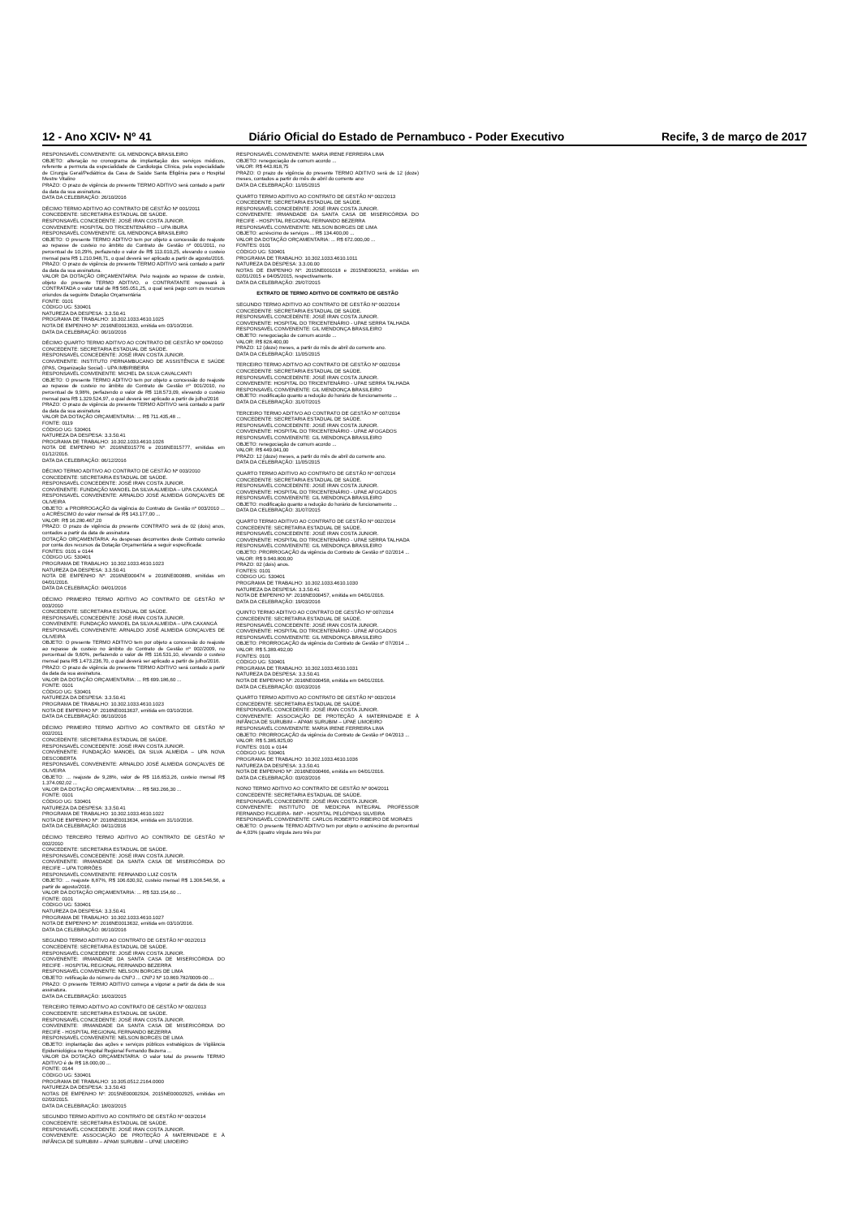12 - Ano XCIV• Nº 41 Diário Oficial do Estado de Pernambuco - Poder Executivo Recife, 3 de março de 2017
RESPONSAVÉL CONVENENTE: GIL MENDONÇA BRASILEIRO
OBJETO: alteração no cronograma de implantação dos serviços médicos, referente a permuta da especialidade de Cardiologia Clínica, pela especialidade de Cirurgia Geral/Pediátrica da Casa de Saúde Santa Efigênia para o Hospital Mestre Vitalino
PRAZO: O prazo de vigência do presente TERMO ADITIVO será contado a partir da data da sua assinatura.
DATA DA CELEBRAÇÃO: 26/10/2016
DÉCIMO TERMO ADITIVO AO CONTRATO DE GESTÃO Nº 001/2011
CONCEDENTE: SECRETARIA ESTADUAL DE SAÚDE.
RESPONSAVÉL CONCEDENTE: JOSÉ IRAN COSTA JUNIOR.
CONVENENTE: HOSPITAL DO TRICENTENÁRIO – UPA IBURA
RESPONSAVÉL CONVENENTE: GIL MENDONÇA BRASILEIRO
OBJETO: O presente TERMO ADITIVO tem por objeto a concessão do reajuste ao repasse de custeio no âmbito do Contrato de Gestão nº 001/2011, no percentual de 10,29%, perfazendo o valor de R$ 113.010,25, elevando o custeio mensal para R$ 1.210.948,71, o qual deverá ser aplicado a partir de agosto/2016.
PRAZO: O prazo de vigência do presente TERMO ADITIVO será contado a partir da data da sua assinatura.
VALOR DA DOTAÇÃO ORÇAMENTARIA: Pelo reajuste ao repasse de custeio, objeto do presente TERMO ADITIVO, o CONTRATANTE repassará à CONTRATADA o valor total de R$ 565.051,25, o qual será pago com os recursos oriundos da seguinte Dotação Orçamentária
FONTE: 0101
CÓDIGO UG: 530401
NATUREZA DA DESPESA: 3.3.50.41
PROGRAMA DE TRABALHO: 10.302.1033.4610.1025
NOTA DE EMPENHO Nº: 2016NE0013633, emitida em 03/10/2016.
DATA DA CELEBRAÇÃO: 06/10/2016
DÉCIMO QUARTO TERMO ADITIVO AO CONTRATO DE GESTÃO Nº 004/2010
CONCEDENTE: SECRETARIA ESTADUAL DE SAÚDE.
RESPONSAVÉL CONCEDENTE: JOSÉ IRAN COSTA JUNIOR.
CONVENENTE: INSTITUTO PERNAMBUCANO DE ASSISTÊNCIA E SAÚDE (IPAS, Organização Social) - UPA IMBIRIBEIRA
RESPONSAVÉL CONVENENTE: MICHEL DA SILVA CAVALCANTI
OBJETO: O presente TERMO ADITIVO tem por objeto a concessão do reajuste ao repasse de custeio no âmbito do Contrato de Gestão nº 001/2010, no percentual de 9,98%, perfazendo o valor de R$ 118.573,09, elevando o custeio mensal para R$ 1.329.524,97, o qual deverá ser aplicado a partir de julho/2016
PRAZO: O prazo de vigência do presente TERMO ADITIVO será contado a partir da data da sua assinatura
VALOR DA DOTAÇÃO ORÇAMENTARIA: ... R$ 711.435,48 ...
FONTE: 0119
CÓDIGO UG: 530401
NATUREZA DA DESPESA: 3.3.50.41
PROGRAMA DE TRABALHO: 10.302.1033.4610.1026
NOTA DE EMPENHO Nº: 2016NE015776 e 2016NE015777, emitidas em 01/12/2016.
DATA DA CELEBRAÇÃO: 06/12/2016
DÉCIMO TERMO ADITIVO AO CONTRATO DE GESTÃO Nº 003/2010
CONCEDENTE: SECRETARIA ESTADUAL DE SAÚDE.
RESPONSAVÉL CONCEDENTE: JOSÉ IRAN COSTA JUNIOR.
CONVENENTE: FUNDAÇÃO MANOEL DA SILVA ALMEIDA – UPA CAXANGÁ
RESPONSAVÉL CONVENENTE: ARNALDO JOSÉ ALMEIDA GONÇALVES DE OLIVEIRA
OBJETO: a PRORROGAÇÃO da vigência do Contrato de Gestão nº 003/2010 ... o ACRÉSCIMO do valor mensal de R$ 143.177,00 ...
VALOR: R$ 16.280.467,20
PRAZO: O prazo de vigência do presente CONTRATO será de 02 (dois) anos, contados a partir da data de assinatura
DOTAÇÃO ORÇAMENTARIA: As despesas decorrentes deste Contrato correrão por conta dos recursos da Dotação Orçamentária a seguir especificada:
FONTES: 0101 e 0144
CÓDIGO UG: 530401
PROGRAMA DE TRABALHO: 10.302.1033.4610.1023
NATUREZA DA DESPESA: 3.3.50.41
NOTA DE EMPENHO Nº: 2016NE000474 e 2016NE000889, emitidas em 04/01/2016.
DATA DA CELEBRAÇÃO: 04/01/2016
DÉCIMO PRIMEIRO TERMO ADITIVO AO CONTRATO DE GESTÃO Nº 003/2010
CONCEDENTE: SECRETARIA ESTADUAL DE SAÚDE.
RESPONSAVÉL CONCEDENTE: JOSÉ IRAN COSTA JUNIOR.
CONVENENTE: FUNDAÇÃO MANOEL DA SILVA ALMEIDA – UPA CAXANGÁ
RESPONSAVÉL CONVENENTE: ARNALDO JOSÉ ALMEIDA GONÇALVES DE OLIVEIRA
OBJETO: O presente TERMO ADITIVO tem por objeto a concessão do reajuste ao repasse de custeio no âmbito do Contrato de Gestão nº 002/2009, no percentual de 9,60%, perfazendo o valor de R$ 116.531,10, elevando o custeio mensal para R$ 1.473.236,70, o qual deverá ser aplicado a partir de julho/2016.
PRAZO: O prazo de vigência do presente TERMO ADITIVO será contado a partir da data da sua assinatura.
VALOR DA DOTAÇÃO ORÇAMENTARIA: ... R$ 699.186,60 ...
FONTE: 0101
CÓDIGO UG: 530401
NATUREZA DA DESPESA: 3.3.50.41
PROGRAMA DE TRABALHO: 10.302.1033.4610.1023
NOTA DE EMPENHO Nº: 2016NE0013637, emitida em 03/10/2016.
DATA DA CELEBRAÇÃO: 06/10/2016
DÉCIMO PRIMEIRO TERMO ADITIVO AO CONTRATO DE GESTÃO Nº 002/2011
CONCEDENTE: SECRETARIA ESTADUAL DE SAÚDE.
RESPONSAVÉL CONCEDENTE: JOSÉ IRAN COSTA JUNIOR.
CONVENENTE: FUNDAÇÃO MANOEL DA SILVA ALMEIDA – UPA NOVA DESCOBERTA
RESPONSAVÉL CONVENENTE: ARNALDO JOSÉ ALMEIDA GONÇALVES DE OLIVEIRA
OBJETO: ... reajuste de 9,28%, valor de R$ 116.653,26, custeio mensal R$ 1.374.092,02 ...
VALOR DA DOTAÇÃO ORÇAMENTARIA: ... R$ 583.266,30 ...
FONTE: 0101
CÓDIGO UG: 530401
NATUREZA DA DESPESA: 3.3.50.41
PROGRAMA DE TRABALHO: 10.302.1033.4610.1022
NOTA DE EMPENHO Nº: 2016NE0013634, emitida em 31/10/2016.
DATA DA CELEBRAÇÃO: 04/11/2016
DÉCIMO TERCEIRO TERMO ADITIVO AO CONTRATO DE GESTÃO Nº 002/2010
CONCEDENTE: SECRETARIA ESTADUAL DE SAÚDE.
RESPONSAVÉL CONCEDENTE: JOSÉ IRAN COSTA JUNIOR.
CONVENENTE: IRMANDADE DA SANTA CASA DE MISERICÓRDIA DO RECIFE – UPA TORRÕES
RESPONSAVÉL CONVENENTE: FERNANDO LUIZ COSTA
OBJETO: ... reajuste 8,87%, R$ 106.630,92, custeio mensal R$ 1.308.546,56, a partir de agosto/2016.
VALOR DA DOTAÇÃO ORÇAMENTARIA: ... R$ 533.154,60 ...
FONTE: 0101
CÓDIGO UG: 530401
NATUREZA DA DESPESA: 3.3.50.41
PROGRAMA DE TRABALHO: 10.302.1033.4610.1027
NOTA DE EMPENHO Nº: 2016NE0013632, emitida em 03/10/2016.
DATA DA CELEBRAÇÃO: 06/10/2016
SEGUNDO TERMO ADITIVO AO CONTRATO DE GESTÃO Nº 002/2013
CONCEDENTE: SECRETARIA ESTADUAL DE SAÚDE.
RESPONSAVÉL CONCEDENTE: JOSÉ IRAN COSTA JUNIOR.
CONVENENTE: IRMANDADE DA SANTA CASA DE MISERICÓRDIA DO RECIFE - HOSPITAL REGIONAL FERNANDO BEZERRA
RESPONSAVÉL CONVENENTE: NELSON BORGES DE LIMA
OBJETO: retificação do número do CNPJ ... CNPJ Nº 10.869.782/0009-00 ...
PRAZO: O presente TERMO ADITIVO começa a vigorar a partir da data de sua assinatura.
DATA DA CELEBRAÇÃO: 16/03/2015
TERCEIRO TERMO ADITIVO AO CONTRATO DE GESTÃO Nº 002/2013
CONCEDENTE: SECRETARIA ESTADUAL DE SAÚDE.
RESPONSAVÉL CONCEDENTE: JOSÉ IRAN COSTA JUNIOR.
CONVENENTE: IRMANDADE DA SANTA CASA DE MISERICÓRDIA DO RECIFE - HOSPITAL REGIONAL FERNANDO BEZERRA
RESPONSAVÉL CONVENENTE: NELSON BORGES DE LIMA
OBJETO: implantação das ações e serviços públicos estratégicos de Vigilância Epidemiológica no Hospital Regional Fernando Bezerra ...
VALOR DA DOTAÇÃO ORÇAMENTARIA: O valor total do presente TERMO ADITIVO é de R$ 18.000,00 ...
FONTE: 0144
CÓDIGO UG: 530401
PROGRAMA DE TRABALHO: 10.305.0512.2164.0000
NATUREZA DA DESPESA: 3.3.50.43
NOTAS DE EMPENHO Nº: 2015NE00002924, 2015NE00002925, emitidas em 02/03/2015.
DATA DA CELEBRAÇÃO: 18/03/2015
SEGUNDO TERMO ADITIVO AO CONTRATO DE GESTÃO Nº 003/2014
CONCEDENTE: SECRETARIA ESTADUAL DE SAÚDE.
RESPONSAVÉL CONCEDENTE: JOSÉ IRAN COSTA JUNIOR.
CONVENENTE: ASSOCIAÇÃO DE PROTEÇÃO À MATERNIDADE E À INFÂNCIA DE SURUBIM – APAMI SURUBIM – UPAE LIMOEIRO
RESPONSAVÉL CONVENENTE: MARIA IRENE FERREIRA LIMA
OBJETO: renegociação de comum acordo ...
VALOR: R$ 443.818,75
PRAZO: O prazo de vigência do presente TERMO ADITIVO será de 12 (doze) meses, contados a partir do mês de abril do corrente ano
DATA DA CELEBRAÇÃO: 11/05/2015
QUARTO TERMO ADITIVO AO CONTRATO DE GESTÃO Nº 002/2013
CONCEDENTE: SECRETARIA ESTADUAL DE SAÚDE.
RESPONSAVÉL CONCEDENTE: JOSÉ IRAN COSTA JUNIOR.
CONVENENTE: IRMANDADE DA SANTA CASA DE MISERICÓRDIA DO RECIFE - HOSPITAL REGIONAL FERNANDO BEZERRA
RESPONSAVÉL CONVENENTE: NELSON BORGES DE LIMA
OBJETO: acréscimo de serviços ... R$ 134.400,00 ...
VALOR DA DOTAÇÃO ORÇAMENTARIA: ... R$ 672.000,00 ...
FONTES: 0101
CÓDIGO UG: 530401
PROGRAMA DE TRABALHO: 10.302.1033.4610.1011
NATUREZA DA DESPESA: 3.3.00.00
NOTAS DE EMPENHO Nº: 2015NE001018 e 2015NE006253, emitidas em 02/01/2015 e 04/05/2015, respectivamente.
DATA DA CELEBRAÇÃO: 29/07/2015
EXTRATO DE TERMO ADITIVO DE CONTRATO DE GESTÃO
SEGUNDO TERMO ADITIVO AO CONTRATO DE GESTÃO Nº 002/2014
CONCEDENTE: SECRETARIA ESTADUAL DE SAÚDE.
RESPONSAVÉL CONCEDENTE: JOSÉ IRAN COSTA JUNIOR.
CONVENENTE: HOSPITAL DO TRICENTENÁRIO - UPAE SERRA TALHADA
RESPONSAVÉL CONVENENTE: GIL MENDONÇA BRASILEIRO
OBJETO: renegociação de comum acordo ...
VALOR: R$ 828.400,00
PRAZO: 12 (doze) meses, a partir do mês de abril do corrente ano.
DATA DA CELEBRAÇÃO: 11/05/2015
TERCEIRO TERMO ADITIVO AO CONTRATO DE GESTÃO Nº 002/2014
CONCEDENTE: SECRETARIA ESTADUAL DE SAÚDE.
RESPONSAVÉL CONCEDENTE: JOSÉ IRAN COSTA JUNIOR.
CONVENENTE: HOSPITAL DO TRICENTENÁRIO - UPAE SERRA TALHADA
RESPONSAVÉL CONVENENTE: GIL MENDONÇA BRASILEIRO
OBJETO: modificação quanto a redução do horário de funcionamento ...
DATA DA CELEBRAÇÃO: 31/07/2015
TERCEIRO TERMO ADITIVO AO CONTRATO DE GESTÃO Nº 007/2014
CONCEDENTE: SECRETARIA ESTADUAL DE SAÚDE.
RESPONSAVÉL CONCEDENTE: JOSÉ IRAN COSTA JUNIOR.
CONVENENTE: HOSPITAL DO TRICENTENÁRIO - UPAE AFOGADOS
RESPONSAVÉL CONVENENTE: GIL MENDONÇA BRASILEIRO
OBJETO: renegociação de comum acordo ...
VALOR: R$ 449.041,00
PRAZO: 12 (doze) meses, a partir do mês de abril do corrente ano.
DATA DA CELEBRAÇÃO: 11/05/2015
QUARTO TERMO ADITIVO AO CONTRATO DE GESTÃO Nº 007/2014
CONCEDENTE: SECRETARIA ESTADUAL DE SAÚDE.
RESPONSAVÉL CONCEDENTE: JOSÉ IRAN COSTA JUNIOR.
CONVENENTE: HOSPITAL DO TRICENTENÁRIO - UPAE AFOGADOS
RESPONSAVÉL CONVENENTE: GIL MENDONÇA BRASILEIRO
OBJETO: modificação quanto a redução do horário de funcionamento ...
DATA DA CELEBRAÇÃO: 31/07/2015
QUARTO TERMO ADITIVO AO CONTRATO DE GESTÃO Nº 002/2014
CONCEDENTE: SECRETARIA ESTADUAL DE SAÚDE.
RESPONSAVÉL CONCEDENTE: JOSÉ IRAN COSTA JUNIOR.
CONVENENTE: HOSPITAL DO TRICENTENÁRIO - UPAE SERRA TALHADA
RESPONSAVÉL CONVENENTE: GIL MENDONÇA BRASILEIRO
OBJETO: PRORROGAÇÃO da vigência do Contrato de Gestão nº 02/2014 ...
VALOR: R$ 9.940.800,00
PRAZO: 02 (dois) anos.
FONTES: 0101
CÓDIGO UG: 530401
PROGRAMA DE TRABALHO: 10.302.1033.4610.1030
NATUREZA DA DESPESA: 3.3.50.41
NOTA DE EMPENHO Nº: 2016NE000457, emitida em 04/01/2016.
DATA DA CELEBRAÇÃO: 19/03/2016
QUINTO TERMO ADITIVO AO CONTRATO DE GESTÃO Nº 007/2014
CONCEDENTE: SECRETARIA ESTADUAL DE SAÚDE.
RESPONSAVÉL CONCEDENTE: JOSÉ IRAN COSTA JUNIOR.
CONVENENTE: HOSPITAL DO TRICENTENÁRIO - UPAE AFOGADOS
RESPONSAVÉL CONVENENTE: GIL MENDONÇA BRASILEIRO
OBJETO: PRORROGAÇÃO da vigência do Contrato de Gestão nº 07/2014 ...
VALOR: R$ 5.389.492,00
FONTES: 0101
CÓDIGO UG: 530401
PROGRAMA DE TRABALHO: 10.302.1033.4610.1031
NATUREZA DA DESPESA: 3.3.50.41
NOTA DE EMPENHO Nº: 2016NE000458, emitida em 04/01/2016.
DATA DA CELEBRAÇÃO: 03/03/2016
QUARTO TERMO ADITIVO AO CONTRATO DE GESTÃO Nº 003/2014
CONCEDENTE: SECRETARIA ESTADUAL DE SAÚDE.
RESPONSAVÉL CONCEDENTE: JOSÉ IRAN COSTA JUNIOR.
CONVENENTE: ASSOCIAÇÃO DE PROTEÇÃO À MATERNIDADE E À INFÂNCIA DE SURUBIM – APAMI SURUBIM – UPAE LIMOEIRO
RESPONSAVÉL CONVENENTE: MARIA IRENE FERREIRA LIMA
OBJETO: PRORROGAÇÃO da vigência do Contrato de Gestão nº 04/2013 ...
VALOR: R$ 5.385.825,00
FONTES: 0101 e 0144
CÓDIGO UG: 530401
PROGRAMA DE TRABALHO: 10.302.1033.4610.1036
NATUREZA DA DESPESA: 3.3.50.41
NOTA DE EMPENHO Nº: 2016NE000466, emitida em 04/01/2016.
DATA DA CELEBRAÇÃO: 03/03/2016
NONO TERMO ADITIVO AO CONTRATO DE GESTÃO Nº 004/2011
CONCEDENTE: SECRETARIA ESTADUAL DE SAÚDE.
RESPONSAVÉL CONCEDENTE: JOSÉ IRAN COSTA JUNIOR.
CONVENENTE: INSTITUTO DE MEDICINA INTEGRAL PROFESSOR FERNANDO FIGUEIRA- IMIP - HOSPITAL PELÓPIDAS SILVEIRA
RESPONSAVÉL CONVENENTE: CARLOS ROBERTO RIBEIRO DE MORAES
OBJETO: O presente TERMO ADITIVO tem por objeto o acréscimo do percentual de 4,03% (quatro vírgula zero três por